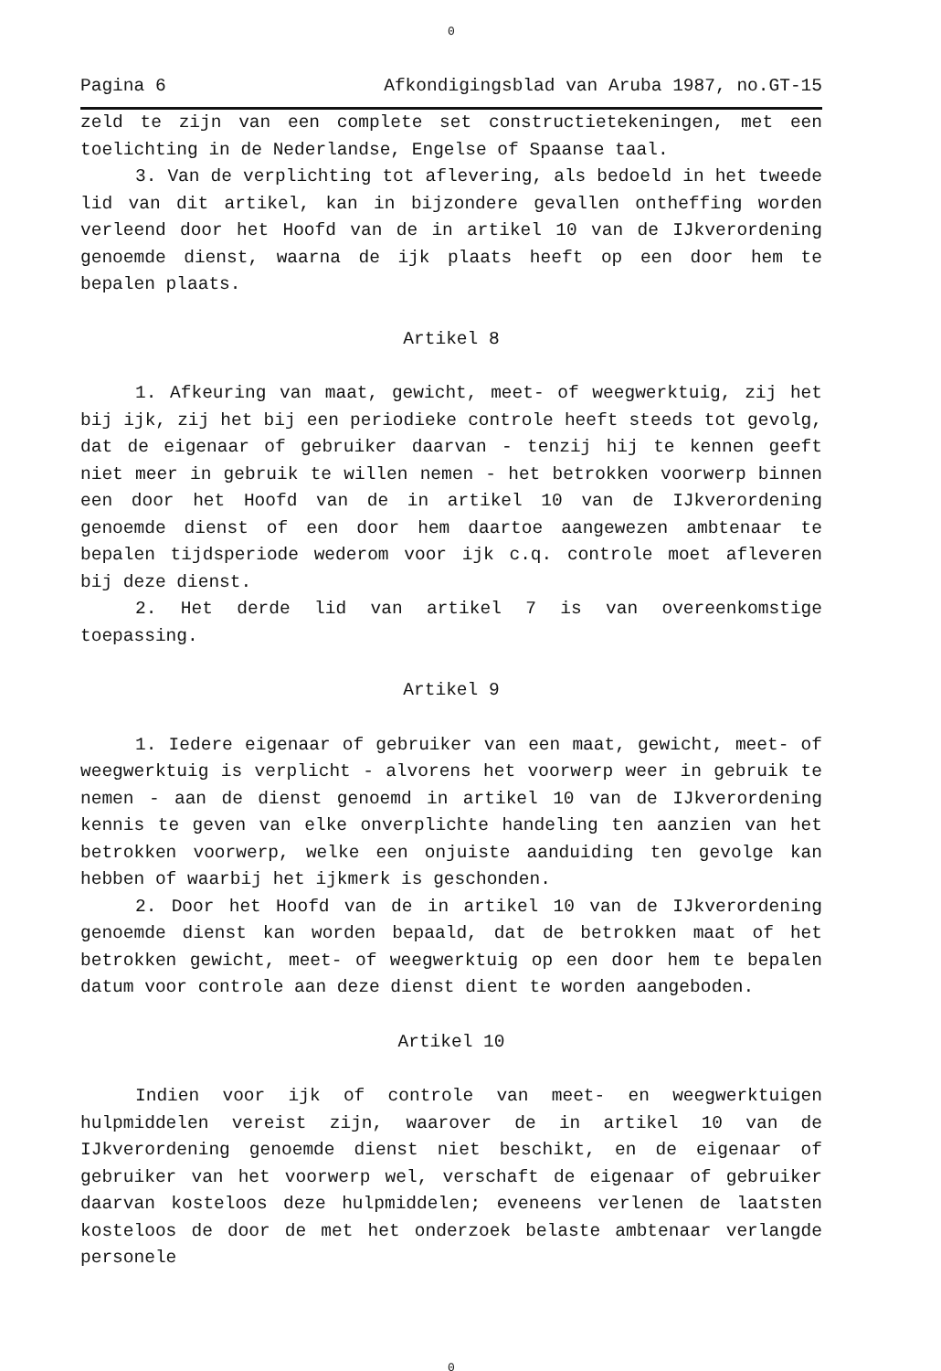0
Pagina 6 Afkondigingsblad van Aruba 1987, no.GT-15
zeld te zijn van een complete set constructietekeningen, met een toelichting in de Nederlandse, Engelse of Spaanse taal.
3. Van de verplichting tot aflevering, als bedoeld in het tweede lid van dit artikel, kan in bijzondere gevallen ontheffing worden verleend door het Hoofd van de in artikel 10 van de IJkverordening genoemde dienst, waarna de ijk plaats heeft op een door hem te bepalen plaats.
Artikel 8
1. Afkeuring van maat, gewicht, meet- of weegwerktuig, zij het bij ijk, zij het bij een periodieke controle heeft steeds tot gevolg, dat de eigenaar of gebruiker daarvan - tenzij hij te kennen geeft niet meer in gebruik te willen nemen - het betrokken voorwerp binnen een door het Hoofd van de in artikel 10 van de IJkverordening genoemde dienst of een door hem daartoe aangewezen ambtenaar te bepalen tijdsperiode wederom voor ijk c.q. controle moet afleveren bij deze dienst.
2. Het derde lid van artikel 7 is van overeenkomstige toepassing.
Artikel 9
1. Iedere eigenaar of gebruiker van een maat, gewicht, meet- of weegwerktuig is verplicht - alvorens het voorwerp weer in gebruik te nemen - aan de dienst genoemd in artikel 10 van de IJkverordening kennis te geven van elke onverplichte handeling ten aanzien van het betrokken voorwerp, welke een onjuiste aanduiding ten gevolge kan hebben of waarbij het ijkmerk is geschonden.
2. Door het Hoofd van de in artikel 10 van de IJkverordening genoemde dienst kan worden bepaald, dat de betrokken maat of het betrokken gewicht, meet- of weegwerktuig op een door hem te bepalen datum voor controle aan deze dienst dient te worden aangeboden.
Artikel 10
Indien voor ijk of controle van meet- en weegwerktuigen hulpmiddelen vereist zijn, waarover de in artikel 10 van de IJkverordening genoemde dienst niet beschikt, en de eigenaar of gebruiker van het voorwerp wel, verschaft de eigenaar of gebruiker daarvan kosteloos deze hulpmiddelen; eveneens verlenen de laatsten kosteloos de door de met het onderzoek belaste ambtenaar verlangde personele
0